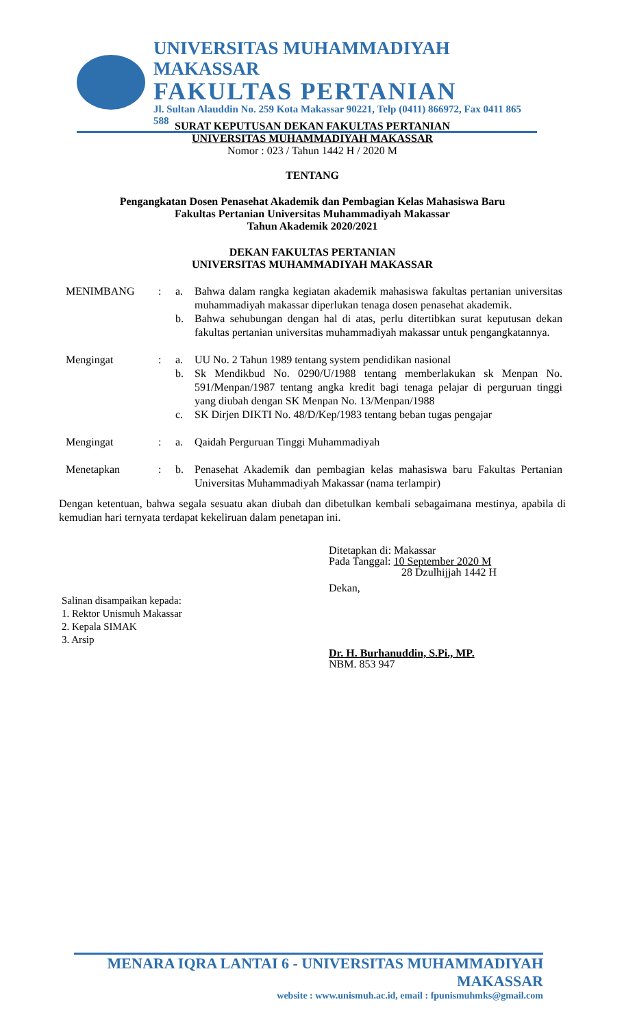UNIVERSITAS MUHAMMADIYAH MAKASSAR
FAKULTAS PERTANIAN
Jl. Sultan Alauddin No. 259 Kota Makassar 90221, Telp (0411) 866972, Fax 0411 865 588
SURAT KEPUTUSAN DEKAN FAKULTAS PERTANIAN
UNIVERSITAS MUHAMMADIYAH MAKASSAR
Nomor : 023 / Tahun 1442 H / 2020 M
TENTANG
Pengangkatan Dosen Penasehat Akademik dan Pembagian Kelas Mahasiswa Baru
Fakultas Pertanian Universitas Muhammadiyah Makassar
Tahun Akademik 2020/2021
DEKAN FAKULTAS PERTANIAN
UNIVERSITAS MUHAMMADIYAH MAKASSAR
| MENIMBANG | : | a. | Bahwa dalam rangka kegiatan akademik mahasiswa fakultas pertanian universitas muhammadiyah makassar diperlukan tenaga dosen penasehat akademik. |
| | | b. | Bahwa sehubungan dengan hal di atas, perlu ditertibkan surat keputusan dekan fakultas pertanian universitas muhammadiyah makassar untuk pengangkatannya. |
| Mengingat | : | a. | UU No. 2 Tahun 1989 tentang system pendidikan nasional |
| | | b. | Sk Mendikbud No. 0290/U/1988 tentang memberlakukan sk Menpan No. 591/Menpan/1987 tentang angka kredit bagi tenaga pelajar di perguruan tinggi yang diubah dengan SK Menpan No. 13/Menpan/1988 |
| | | c. | SK Dirjen DIKTI No. 48/D/Kep/1983 tentang beban tugas pengajar |
| Mengingat | : | a. | Qaidah Perguruan Tinggi Muhammadiyah |
| Menetapkan | : | b. | Penasehat Akademik dan pembagian kelas mahasiswa baru Fakultas Pertanian Universitas Muhammadiyah Makassar (nama terlampir) |
Dengan ketentuan, bahwa segala sesuatu akan diubah dan dibetulkan kembali sebagaimana mestinya, apabila di kemudian hari ternyata terdapat kekeliruan dalam penetapan ini.
Salinan disampaikan kepada:
1. Rektor Unismuh Makassar
2. Kepala SIMAK
3. Arsip
Ditetapkan di: Makassar
Pada Tanggal: 10 September 2020 M
28 Dzulhijjah 1442 H
Dekan,
Dr. H. Burhanuddin, S.Pi., MP.
NBM. 853 947
MENARA IQRA LANTAI 6 - UNIVERSITAS MUHAMMADIYAH MAKASSAR
website : www.unismuh.ac.id, email : fpunismuhmks@gmail.com